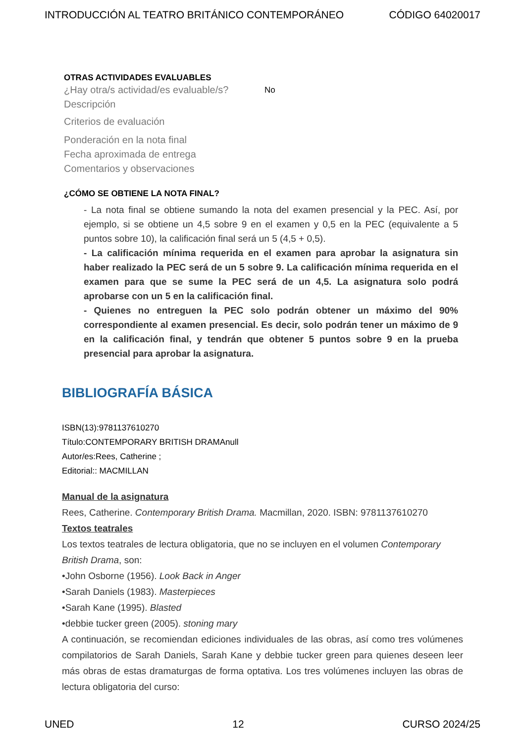INTRODUCCIÓN AL TEATRO BRITÁNICO CONTEMPORÁNEO CÓDIGO 64020017
OTRAS ACTIVIDADES EVALUABLES
¿Hay otra/s actividad/es evaluable/s? No
Descripción
Criterios de evaluación
Ponderación en la nota final
Fecha aproximada de entrega
Comentarios y observaciones
¿CÓMO SE OBTIENE LA NOTA FINAL?
- La nota final se obtiene sumando la nota del examen presencial y la PEC. Así, por ejemplo, si se obtiene un 4,5 sobre 9 en el examen y 0,5 en la PEC (equivalente a 5 puntos sobre 10), la calificación final será un 5 (4,5 + 0,5).
- La calificación mínima requerida en el examen para aprobar la asignatura sin haber realizado la PEC será de un 5 sobre 9. La calificación mínima requerida en el examen para que se sume la PEC será de un 4,5. La asignatura solo podrá aprobarse con un 5 en la calificación final.
- Quienes no entreguen la PEC solo podrán obtener un máximo del 90% correspondiente al examen presencial. Es decir, solo podrán tener un máximo de 9 en la calificación final, y tendrán que obtener 5 puntos sobre 9 en la prueba presencial para aprobar la asignatura.
BIBLIOGRAFÍA BÁSICA
ISBN(13):9781137610270
Título:CONTEMPORARY BRITISH DRAMAnull
Autor/es:Rees, Catherine ;
Editorial:: MACMILLAN
Manual de la asignatura
Rees, Catherine. Contemporary British Drama. Macmillan, 2020. ISBN: 9781137610270
Textos teatrales
Los textos teatrales de lectura obligatoria, que no se incluyen en el volumen Contemporary British Drama, son:
•John Osborne (1956). Look Back in Anger
•Sarah Daniels (1983). Masterpieces
•Sarah Kane (1995). Blasted
•debbie tucker green (2005). stoning mary
A continuación, se recomiendan ediciones individuales de las obras, así como tres volúmenes compilatorios de Sarah Daniels, Sarah Kane y debbie tucker green para quienes deseen leer más obras de estas dramaturgas de forma optativa. Los tres volúmenes incluyen las obras de lectura obligatoria del curso:
UNED 12 CURSO 2024/25